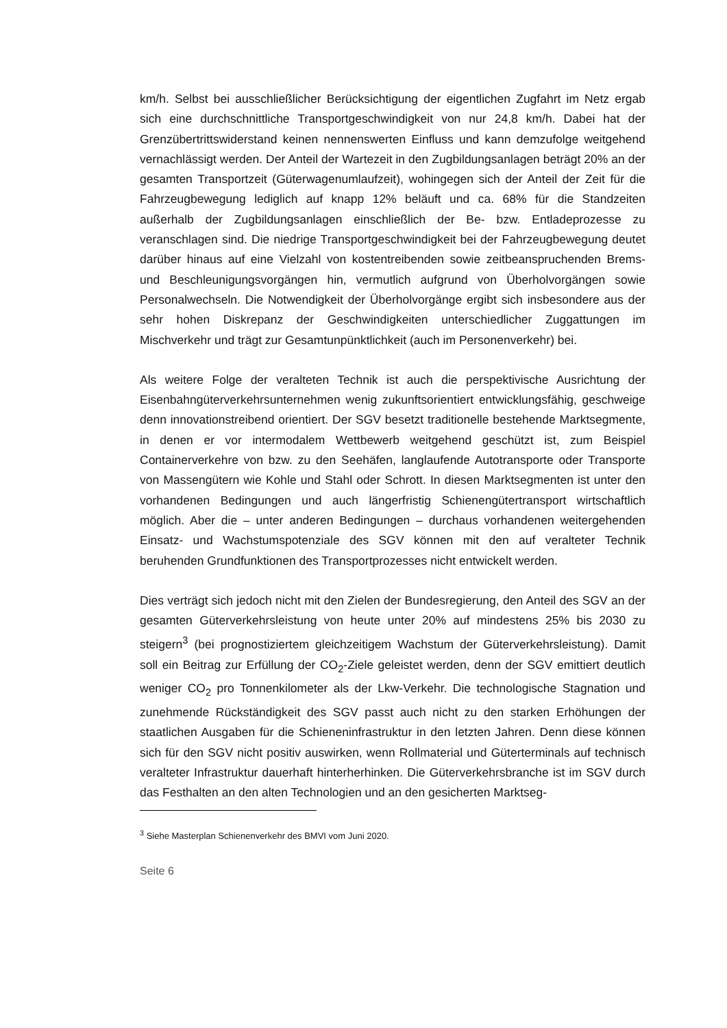km/h. Selbst bei ausschließlicher Berücksichtigung der eigentlichen Zugfahrt im Netz ergab sich eine durchschnittliche Transportgeschwindigkeit von nur 24,8 km/h. Dabei hat der Grenzübertrittswiderstand keinen nennenswerten Einfluss und kann demzufolge weitgehend vernachlässigt werden. Der Anteil der Wartezeit in den Zugbildungsanlagen beträgt 20% an der gesamten Transportzeit (Güterwagenumlaufzeit), wohingegen sich der Anteil der Zeit für die Fahrzeugbewegung lediglich auf knapp 12% beläuft und ca. 68% für die Standzeiten außerhalb der Zugbildungsanlagen einschließlich der Be- bzw. Entladeprozesse zu veranschlagen sind. Die niedrige Transportgeschwindigkeit bei der Fahrzeugbewegung deutet darüber hinaus auf eine Vielzahl von kostentreibenden sowie zeitbeanspruchenden Brems- und Beschleunigungsvorgängen hin, vermutlich aufgrund von Überholvorgängen sowie Personalwechseln. Die Notwendigkeit der Überholvorgänge ergibt sich insbesondere aus der sehr hohen Diskrepanz der Geschwindigkeiten unterschiedlicher Zuggattungen im Mischverkehr und trägt zur Gesamtunpünktlichkeit (auch im Personenverkehr) bei.
Als weitere Folge der veralteten Technik ist auch die perspektivische Ausrichtung der Eisenbahngüterverkehrsunternehmen wenig zukunftsorientiert entwicklungsfähig, geschweige denn innovationstreibend orientiert. Der SGV besetzt traditionelle bestehende Marktsegmente, in denen er vor intermodalem Wettbewerb weitgehend geschützt ist, zum Beispiel Containerverkehre von bzw. zu den Seehäfen, langlaufende Autotransporte oder Transporte von Massengütern wie Kohle und Stahl oder Schrott. In diesen Marktsegmenten ist unter den vorhandenen Bedingungen und auch längerfristig Schienengütertransport wirtschaftlich möglich. Aber die – unter anderen Bedingungen – durchaus vorhandenen weitergehenden Einsatz- und Wachstumspotenziale des SGV können mit den auf veralteter Technik beruhenden Grundfunktionen des Transportprozesses nicht entwickelt werden.
Dies verträgt sich jedoch nicht mit den Zielen der Bundesregierung, den Anteil des SGV an der gesamten Güterverkehrsleistung von heute unter 20% auf mindestens 25% bis 2030 zu steigern<sup>3</sup> (bei prognostiziertem gleichzeitigem Wachstum der Güterverkehrsleistung). Damit soll ein Beitrag zur Erfüllung der CO<sub>2</sub>-Ziele geleistet werden, denn der SGV emittiert deutlich weniger CO<sub>2</sub> pro Tonnenkilometer als der Lkw-Verkehr. Die technologische Stagnation und zunehmende Rückständigkeit des SGV passt auch nicht zu den starken Erhöhungen der staatlichen Ausgaben für die Schieneninfrastruktur in den letzten Jahren. Denn diese können sich für den SGV nicht positiv auswirken, wenn Rollmaterial und Güterterminals auf technisch veralteter Infrastruktur dauerhaft hinterherhinken. Die Güterverkehrsbranche ist im SGV durch das Festhalten an den alten Technologien und an den gesicherten Marktseg-
<sup>3</sup> Siehe Masterplan Schienenverkehr des BMVI vom Juni 2020.
Seite 6